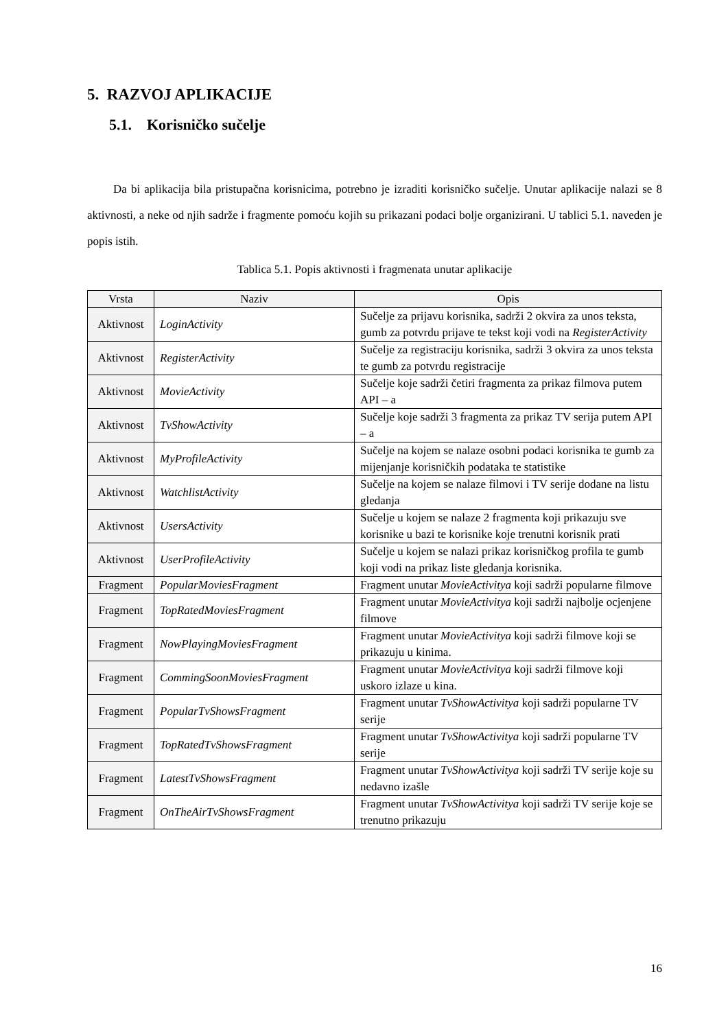5. RAZVOJ APLIKACIJE
5.1. Korisničko sučelje
Da bi aplikacija bila pristupačna korisnicima, potrebno je izraditi korisničko sučelje. Unutar aplikacije nalazi se 8 aktivnosti, a neke od njih sadrže i fragmente pomoću kojih su prikazani podaci bolje organizirani. U tablici 5.1. naveden je popis istih.
Tablica 5.1. Popis aktivnosti i fragmenata unutar aplikacije
| Vrsta | Naziv | Opis |
| --- | --- | --- |
| Aktivnost | LoginActivity | Sučelje za prijavu korisnika, sadrži 2 okvira za unos teksta, gumb za potvrdu prijave te tekst koji vodi na RegisterActivity |
| Aktivnost | RegisterActivity | Sučelje za registraciju korisnika, sadrži 3 okvira za unos teksta te gumb za potvrdu registracije |
| Aktivnost | MovieActivity | Sučelje koje sadrži četiri fragmenta za prikaz filmova putem API – a |
| Aktivnost | TvShowActivity | Sučelje koje sadrži 3 fragmenta za prikaz TV serija putem API – a |
| Aktivnost | MyProfileActivity | Sučelje na kojem se nalaze osobni podaci korisnika te gumb za mijenjanje korisničkih podataka te statistike |
| Aktivnost | WatchlistActivity | Sučelje na kojem se nalaze filmovi i TV serije dodane na listu gledanja |
| Aktivnost | UsersActivity | Sučelje u kojem se nalaze 2 fragmenta koji prikazuju sve korisnike u bazi te korisnike koje trenutni korisnik prati |
| Aktivnost | UserProfileActivity | Sučelje u kojem se nalazi prikaz korisničkog profila te gumb koji vodi na prikaz liste gledanja korisnika. |
| Fragment | PopularMoviesFragment | Fragment unutar MovieActivitya koji sadrži popularne filmove |
| Fragment | TopRatedMoviesFragment | Fragment unutar MovieActivitya koji sadrži najbolje ocjenjene filmove |
| Fragment | NowPlayingMoviesFragment | Fragment unutar MovieActivitya koji sadrži filmove koji se prikazuju u kinima. |
| Fragment | CommingSoonMoviesFragment | Fragment unutar MovieActivitya koji sadrži filmove koji uskoro izlaze u kina. |
| Fragment | PopularTvShowsFragment | Fragment unutar TvShowActivitya koji sadrži popularne TV serije |
| Fragment | TopRatedTvShowsFragment | Fragment unutar TvShowActivitya koji sadrži popularne TV serije |
| Fragment | LatestTvShowsFragment | Fragment unutar TvShowActivitya koji sadrži TV serije koje su nedavno izašle |
| Fragment | OnTheAirTvShowsFragment | Fragment unutar TvShowActivitya koji sadrži TV serije koje se trenutno prikazuju |
16